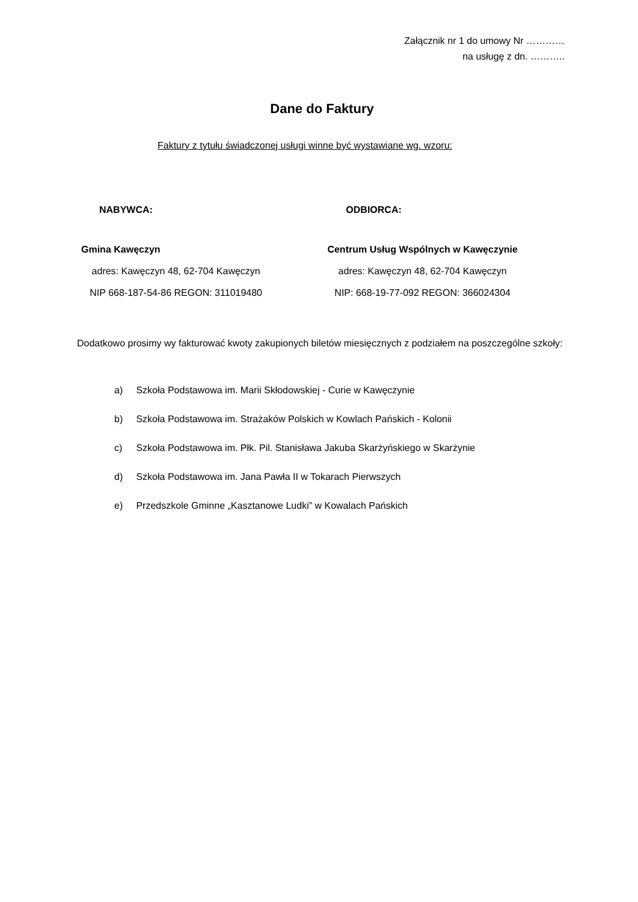Załącznik nr 1 do umowy Nr …………
na usługę z dn. ………..
Dane do Faktury
Faktury z tytułu świadczonej usługi winne być wystawiane wg. wzoru:
NABYWCA:
Gmina Kawęczyn
adres: Kawęczyn 48, 62-704 Kawęczyn
NIP 668-187-54-86 REGON: 311019480
ODBIORCA:
Centrum Usług Wspólnych w Kawęczynie
adres: Kawęczyn 48, 62-704 Kawęczyn
NIP: 668-19-77-092 REGON: 366024304
Dodatkowo prosimy wy fakturować kwoty zakupionych biletów miesięcznych z podziałem na poszczególne szkoły:
a) Szkoła Podstawowa im. Marii Skłodowskiej - Curie w Kawęczynie
b) Szkoła Podstawowa im. Strażaków Polskich w Kowlach Pańskich - Kolonii
c) Szkoła Podstawowa im. Płk. Pil. Stanisława Jakuba Skarżyńskiego w Skarżynie
d) Szkoła Podstawowa im. Jana Pawła II w Tokarach Pierwszych
e) Przedszkole Gminne „Kasztanowe Ludki” w Kowalach Pańskich